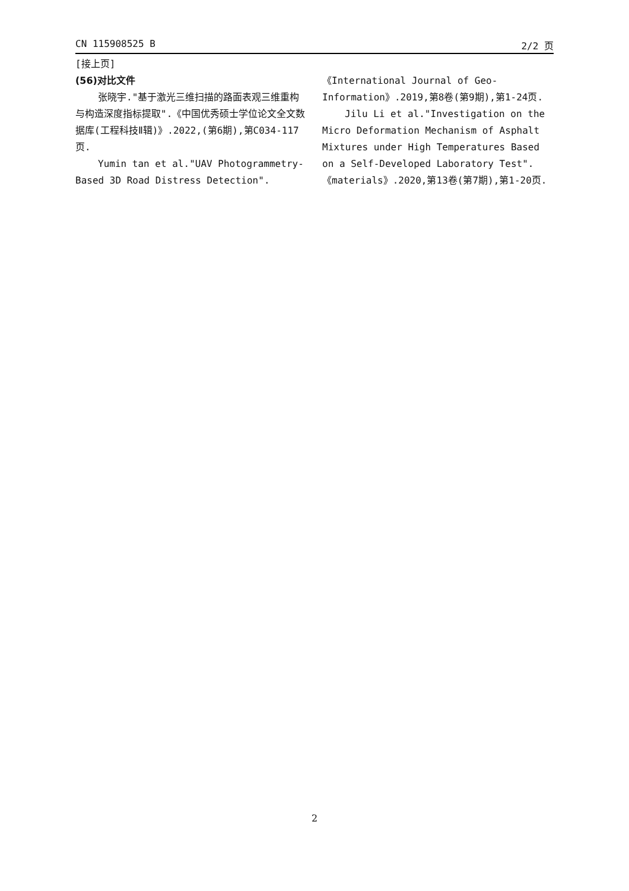CN 115908525 B 2/2 页
[接上页]
(56)对比文件
张晓宇."基于激光三维扫描的路面表观三维重构与构造深度指标提取".《中国优秀硕士学位论文全文数据库(工程科技Ⅱ辑)》.2022,(第6期),第C034-117页.
Yumin tan et al."UAV Photogrammetry-Based 3D Road Distress Detection".
《International Journal of Geo-Information》.2019,第8卷(第9期),第1-24页.
Jilu Li et al."Investigation on the Micro Deformation Mechanism of Asphalt Mixtures under High Temperatures Based on a Self-Developed Laboratory Test".《materials》.2020,第13卷(第7期),第1-20页.
2